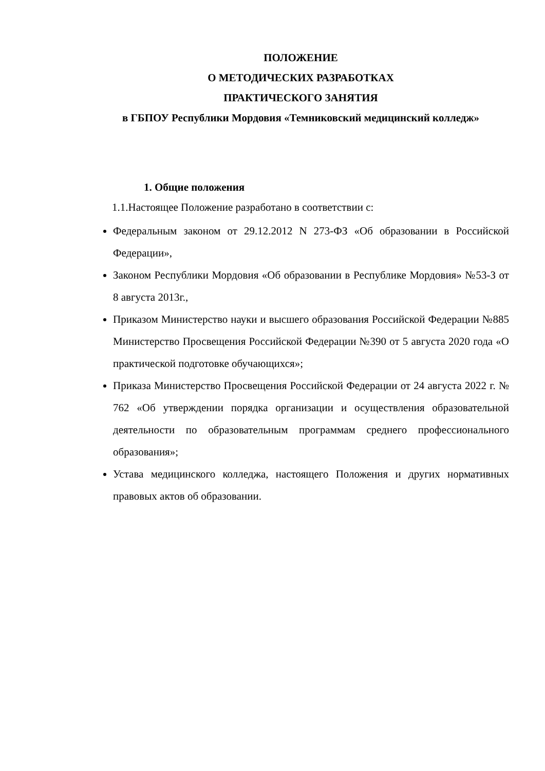ПОЛОЖЕНИЕ
О МЕТОДИЧЕСКИХ РАЗРАБОТКАХ
ПРАКТИЧЕСКОГО ЗАНЯТИЯ
в ГБПОУ Республики Мордовия «Темниковский медицинский колледж»
1. Общие положения
1.1.Настоящее Положение разработано в соответствии с:
Федеральным законом от 29.12.2012 N 273-ФЗ «Об образовании в Российской Федерации»,
Законом Республики Мордовия «Об образовании в Республике Мордовия» №53-З от 8 августа 2013г.,
Приказом Министерство науки и высшего образования Российской Федерации №885 Министерство Просвещения Российской Федерации №390 от 5 августа 2020 года «О практической подготовке обучающихся»;
Приказа Министерство Просвещения Российской Федерации от 24 августа 2022 г. № 762 «Об утверждении порядка организации и осуществления образовательной деятельности по образовательным программам среднего профессионального образования»;
Устава медицинского колледжа, настоящего Положения и других нормативных правовых актов об образовании.